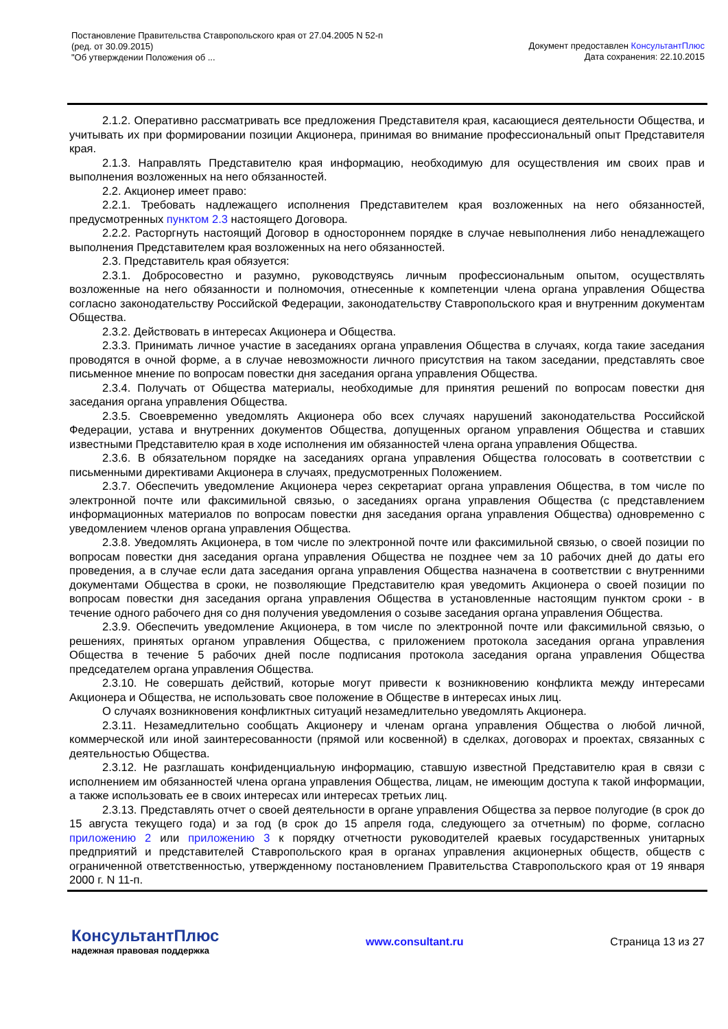Постановление Правительства Ставропольского края от 27.04.2005 N 52-п
(ред. от 30.09.2015)
"Об утверждении Положения об ...
Документ предоставлен КонсультантПлюс
Дата сохранения: 22.10.2015
2.1.2. Оперативно рассматривать все предложения Представителя края, касающиеся деятельности Общества, и учитывать их при формировании позиции Акционера, принимая во внимание профессиональный опыт Представителя края.
2.1.3. Направлять Представителю края информацию, необходимую для осуществления им своих прав и выполнения возложенных на него обязанностей.
2.2. Акционер имеет право:
2.2.1. Требовать надлежащего исполнения Представителем края возложенных на него обязанностей, предусмотренных пунктом 2.3 настоящего Договора.
2.2.2. Расторгнуть настоящий Договор в одностороннем порядке в случае невыполнения либо ненадлежащего выполнения Представителем края возложенных на него обязанностей.
2.3. Представитель края обязуется:
2.3.1. Добросовестно и разумно, руководствуясь личным профессиональным опытом, осуществлять возложенные на него обязанности и полномочия, отнесенные к компетенции члена органа управления Общества согласно законодательству Российской Федерации, законодательству Ставропольского края и внутренним документам Общества.
2.3.2. Действовать в интересах Акционера и Общества.
2.3.3. Принимать личное участие в заседаниях органа управления Общества в случаях, когда такие заседания проводятся в очной форме, а в случае невозможности личного присутствия на таком заседании, представлять свое письменное мнение по вопросам повестки дня заседания органа управления Общества.
2.3.4. Получать от Общества материалы, необходимые для принятия решений по вопросам повестки дня заседания органа управления Общества.
2.3.5. Своевременно уведомлять Акционера обо всех случаях нарушений законодательства Российской Федерации, устава и внутренних документов Общества, допущенных органом управления Общества и ставших известными Представителю края в ходе исполнения им обязанностей члена органа управления Общества.
2.3.6. В обязательном порядке на заседаниях органа управления Общества голосовать в соответствии с письменными директивами Акционера в случаях, предусмотренных Положением.
2.3.7. Обеспечить уведомление Акционера через секретариат органа управления Общества, в том числе по электронной почте или факсимильной связью, о заседаниях органа управления Общества (с представлением информационных материалов по вопросам повестки дня заседания органа управления Общества) одновременно с уведомлением членов органа управления Общества.
2.3.8. Уведомлять Акционера, в том числе по электронной почте или факсимильной связью, о своей позиции по вопросам повестки дня заседания органа управления Общества не позднее чем за 10 рабочих дней до даты его проведения, а в случае если дата заседания органа управления Общества назначена в соответствии с внутренними документами Общества в сроки, не позволяющие Представителю края уведомить Акционера о своей позиции по вопросам повестки дня заседания органа управления Общества в установленные настоящим пунктом сроки - в течение одного рабочего дня со дня получения уведомления о созыве заседания органа управления Общества.
2.3.9. Обеспечить уведомление Акционера, в том числе по электронной почте или факсимильной связью, о решениях, принятых органом управления Общества, с приложением протокола заседания органа управления Общества в течение 5 рабочих дней после подписания протокола заседания органа управления Общества председателем органа управления Общества.
2.3.10. Не совершать действий, которые могут привести к возникновению конфликта между интересами Акционера и Общества, не использовать свое положение в Обществе в интересах иных лиц.
О случаях возникновения конфликтных ситуаций незамедлительно уведомлять Акционера.
2.3.11. Незамедлительно сообщать Акционеру и членам органа управления Общества о любой личной, коммерческой или иной заинтересованности (прямой или косвенной) в сделках, договорах и проектах, связанных с деятельностью Общества.
2.3.12. Не разглашать конфиденциальную информацию, ставшую известной Представителю края в связи с исполнением им обязанностей члена органа управления Общества, лицам, не имеющим доступа к такой информации, а также использовать ее в своих интересах или интересах третьих лиц.
2.3.13. Представлять отчет о своей деятельности в органе управления Общества за первое полугодие (в срок до 15 августа текущего года) и за год (в срок до 15 апреля года, следующего за отчетным) по форме, согласно приложению 2 или приложению 3 к порядку отчетности руководителей краевых государственных унитарных предприятий и представителей Ставропольского края в органах управления акционерных обществ, обществ с ограниченной ответственностью, утвержденному постановлением Правительства Ставропольского края от 19 января 2000 г. N 11-п.
КонсультантПлюс
надежная правовая поддержка
www.consultant.ru Страница 13 из 27